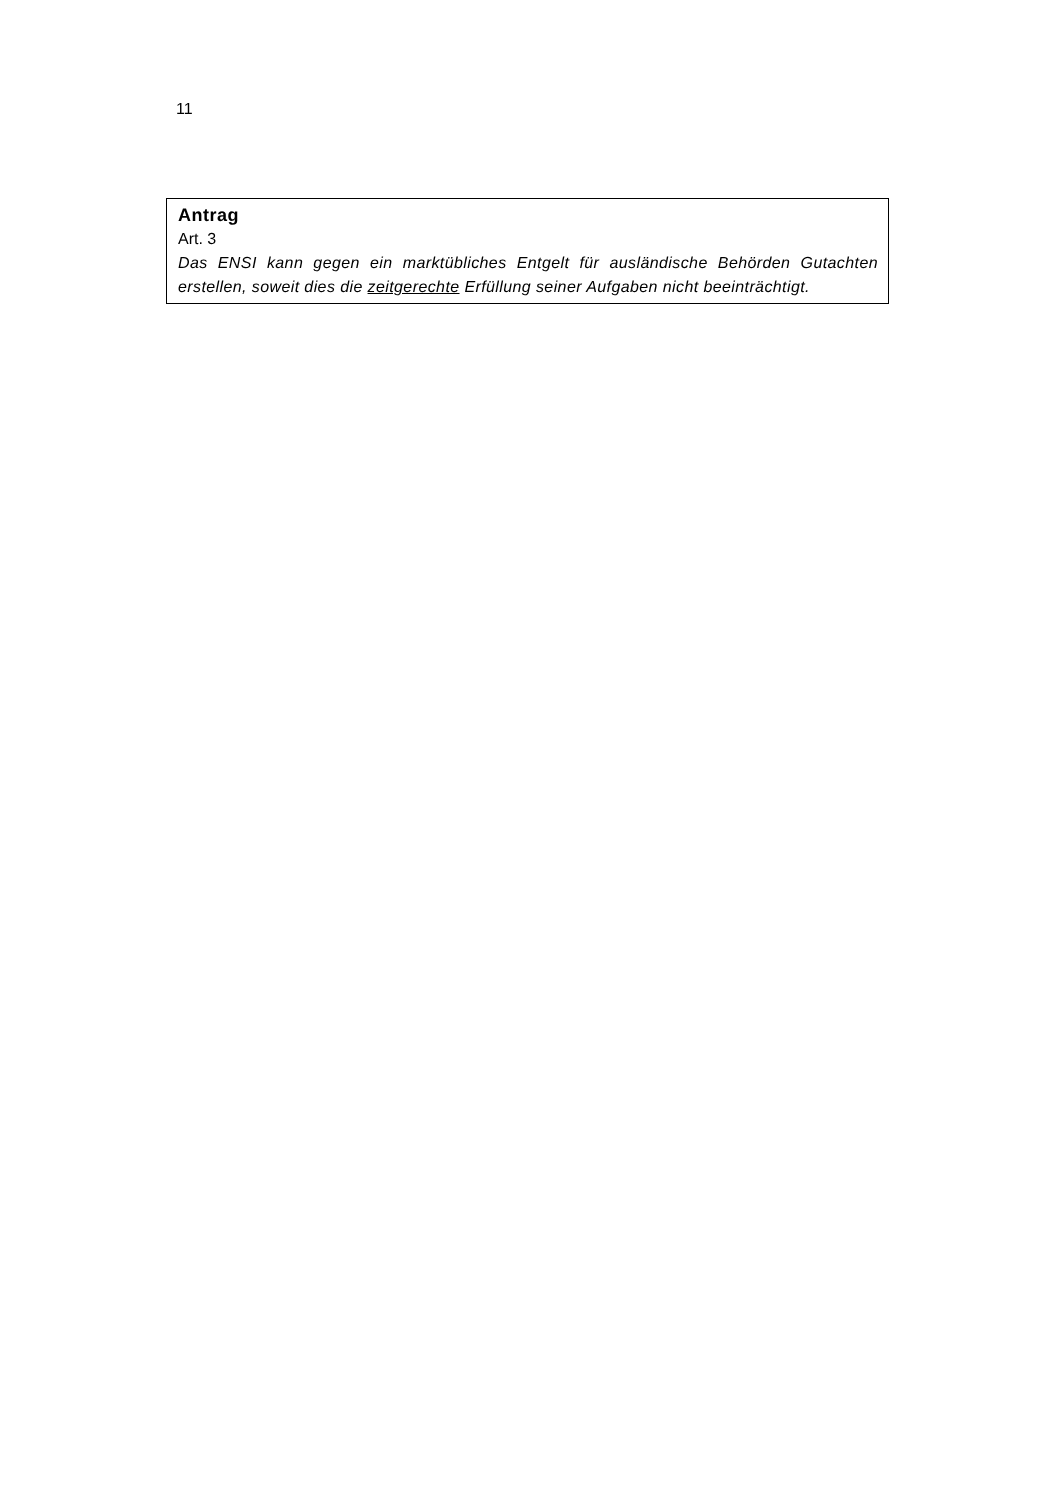11
Antrag
Art. 3
Das ENSI kann gegen ein marktübliches Entgelt für ausländische Behörden Gutachten erstellen, soweit dies die zeitgerechte Erfüllung seiner Aufgaben nicht beeinträchtigt.